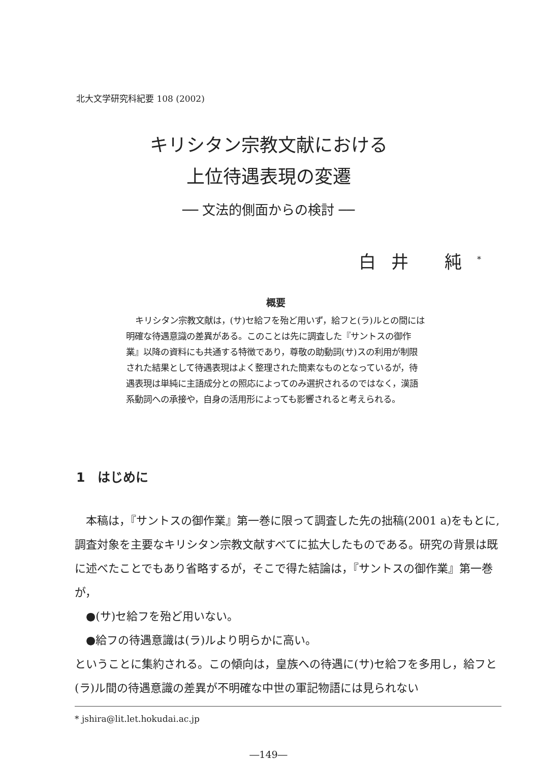北大文学研究科紀要 108 (2002)
キリシタン宗教文献における
上位待遇表現の変遷
── 文法的側面からの検討 ──
白井 純<sup>*</sup>
概要
キリシタン宗教文献は，(サ)セ給フを殆ど用いず，給フと(ラ)ルとの間には明確な待遇意識の差異がある。このことは先に調査した『サントスの御作業』以降の資料にも共通する特徴であり，尊敬の助動詞(サ)スの利用が制限された結果として待遇表現はよく整理された簡素なものとなっているが，待遇表現は単純に主語成分との照応によってのみ選択されるのではなく，漢語系動詞への承接や，自身の活用形によっても影響されると考えられる。
1　はじめに
本稿は，『サントスの御作業』第一巻に限って調査した先の拙稿(2001 a)をもとに,調査対象を主要なキリシタン宗教文献すべてに拡大したものである。研究の背景は既に述べたことでもあり省略するが，そこで得た結論は，『サントスの御作業』第一巻が，
●(サ)セ給フを殆ど用いない。
●給フの待遇意識は(ラ)ルより明らかに高い。
ということに集約される。この傾向は，皇族への待遇に(サ)セ給フを多用し，給フと(ラ)ル間の待遇意識の差異が不明確な中世の軍記物語には見られない
* jshira@lit.let.hokudai.ac.jp
―149―